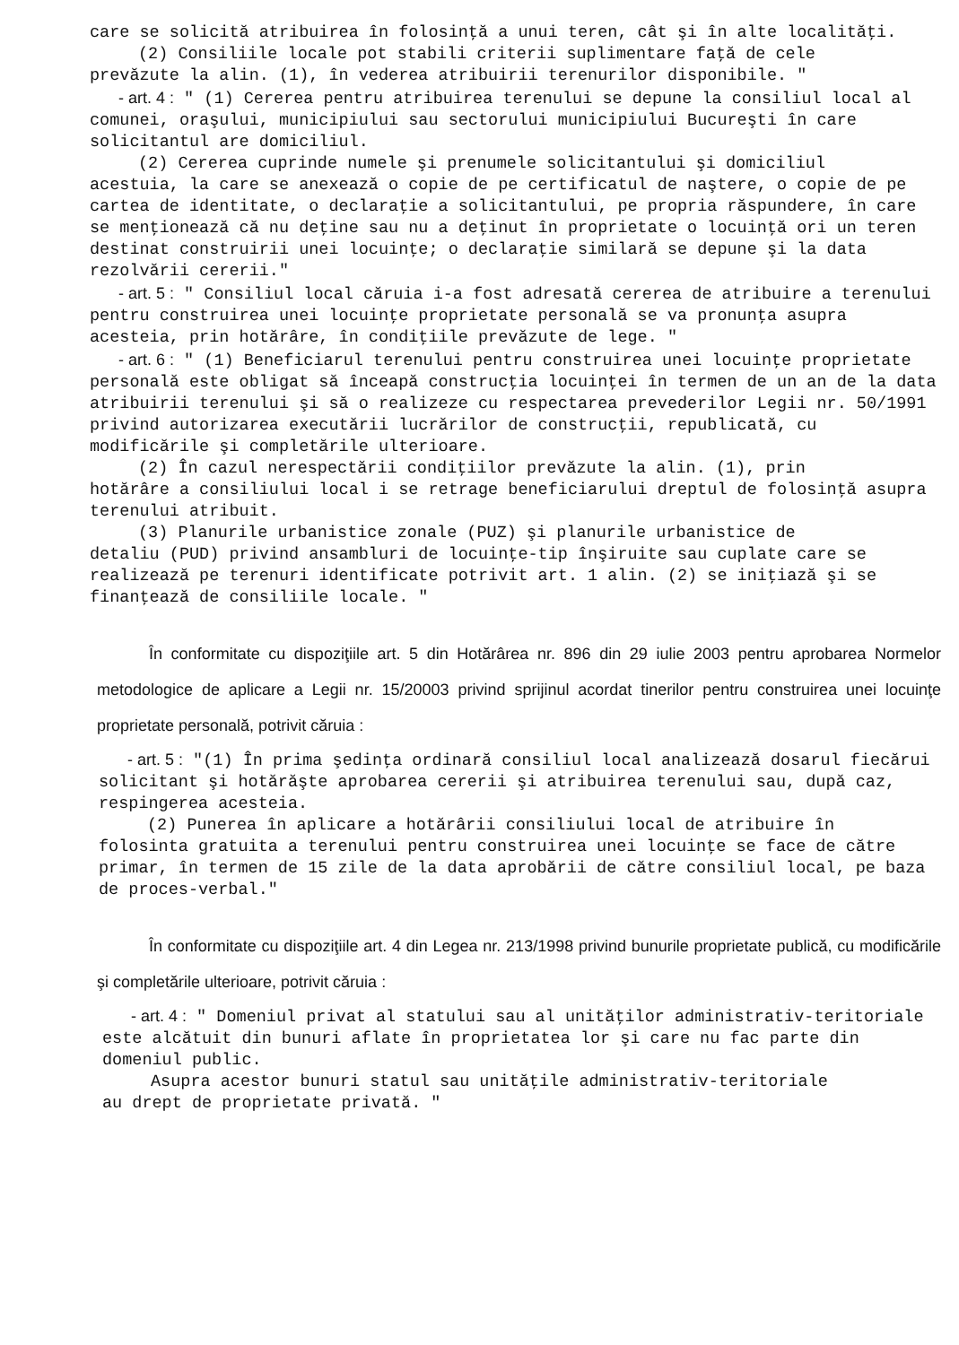care se solicită atribuirea în folosinţă a unui teren, cât şi în alte localităţi.
(2) Consiliile locale pot stabili criterii suplimentare faţă de cele
prevăzute la alin. (1), în vederea atribuirii terenurilor disponibile. "
- art. 4 : " (1) Cererea pentru atribuirea terenului se depune la consiliul local al comunei, oraşului, municipiului sau sectorului municipiului Bucureşti în care solicitantul are domiciliul.
(2) Cererea cuprinde numele şi prenumele solicitantului şi domiciliul
acestuia, la care se anexează o copie de pe certificatul de naştere, o copie de pe cartea de identitate, o declaraţie a solicitantului, pe propria răspundere, în care se menţionează că nu deţine sau nu a deţinut în proprietate o locuinţă ori un teren destinat construirii unei locuinţe; o declaraţie similară se depune şi la data rezolvării cererii."
- art. 5 : " Consiliul local căruia i-a fost adresată cererea de atribuire a terenului pentru construirea unei locuinţe proprietate personală se va pronunţa asupra acesteia, prin hotărâre, în condiţiile prevăzute de lege. "
- art. 6 : " (1) Beneficiarul terenului pentru construirea unei locuinţe proprietate personală este obligat să înceapă construcţia locuinţei în termen de un an de la data atribuirii terenului şi să o realizeze cu respectarea prevederilor Legii nr. 50/1991 privind autorizarea executării lucrărilor de construcţii, republicată, cu modificările şi completările ulterioare.
(2) În cazul nerespectării condiţiilor prevăzute la alin. (1), prin
hotărâre a consiliului local i se retrage beneficiarului dreptul de folosinţă asupra terenului atribuit.
(3) Planurile urbanistice zonale (PUZ) şi planurile urbanistice de
detaliu (PUD) privind ansambluri de locuinţe-tip înşiruite sau cuplate care se realizează pe terenuri identificate potrivit art. 1 alin. (2) se iniţiază şi se finanţează de consiliile locale. "
În conformitate cu dispoziţiile art. 5 din Hotărârea nr. 896 din 29 iulie 2003 pentru aprobarea Normelor metodologice de aplicare a Legii nr. 15/20003 privind sprijinul acordat tinerilor pentru construirea unei locuinţe proprietate personală, potrivit căruia :
- art. 5 : "(1) În prima şedinţa ordinară consiliul local analizează dosarul fiecărui solicitant şi hotărăşte aprobarea cererii şi atribuirea terenului sau, după caz, respingerea acesteia.
(2) Punerea în aplicare a hotărârii consiliului local de atribuire în
folosinta gratuita a terenului pentru construirea unei locuinţe se face de către primar, în termen de 15 zile de la data aprobării de către consiliul local, pe baza de proces-verbal."
În conformitate cu dispoziţiile art. 4 din Legea nr. 213/1998 privind bunurile proprietate publică, cu modificările şi completările ulterioare, potrivit căruia :
- art. 4 : " Domeniul privat al statului sau al unităţilor administrativ-teritoriale este alcătuit din bunuri aflate în proprietatea lor şi care nu fac parte din domeniul public.
Asupra acestor bunuri statul sau unităţile administrativ-teritoriale
au drept de proprietate privată. "